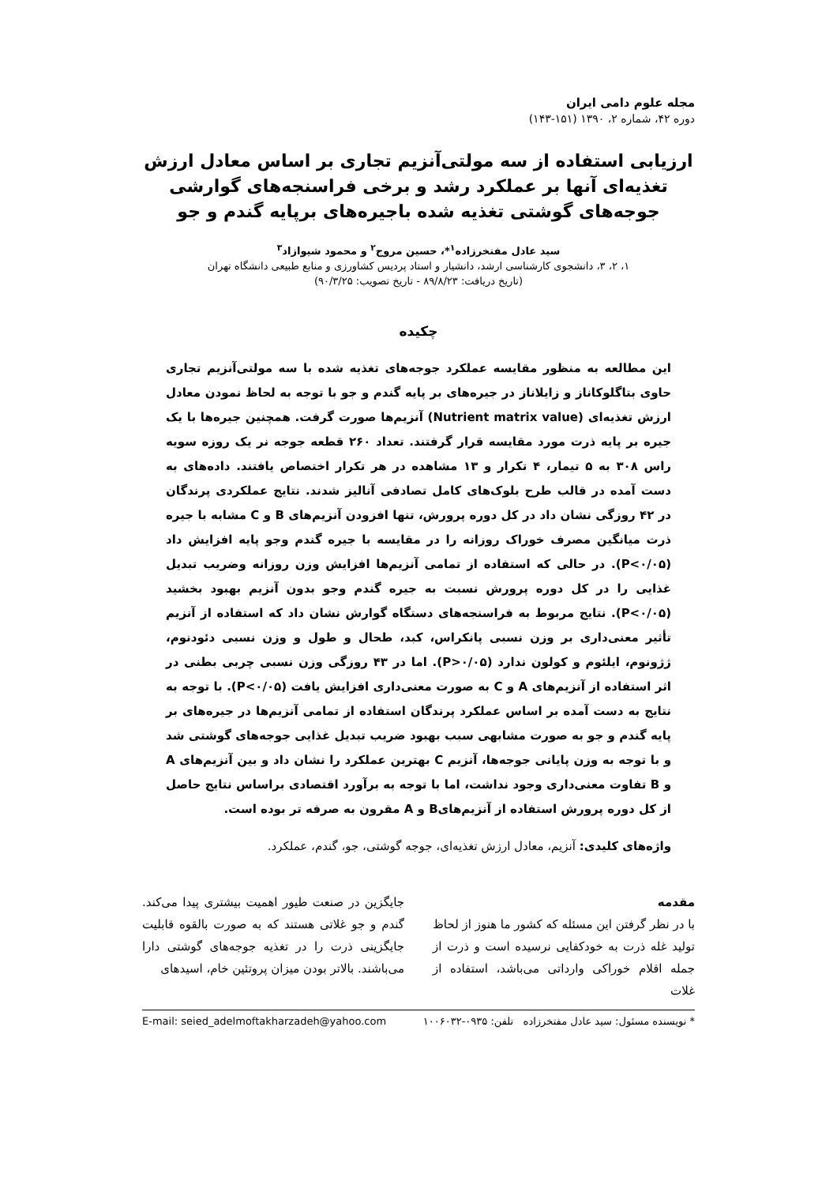مجله علوم دامی ایران
دوره ۴۲، شماره ۲، ۱۳۹۰ (۱۵۱-۱۴۳)
ارزیابی استفاده از سه مولتی‌آنزیم تجاری بر اساس معادل ارزش تغذیه‌ای آنها بر عملکرد رشد و برخی فراسنجه‌های گوارشی جوجه‌های گوشتی تغذیه شده باجیره‌های برپایه گندم و جو
سید عادل مفتخرزاده<sup>۱</sup>*، حسین مروج<sup>۲</sup> و محمود شیوازاد<sup>۳</sup>
۱، ۲، ۳، دانشجوی کارشناسی ارشد، دانشیار و استاد پردیس کشاورزی و منابع طبیعی دانشگاه تهران
(تاریخ دریافت: ۸۹/۸/۲۳ - تاریخ تصویب: ۹۰/۳/۲۵)
چکیده
این مطالعه به منظور مقایسه عملکرد جوجه‌های تغذیه شده با سه مولتی‌آنزیم تجاری حاوی بتاگلوکاناز و زایلاناز در جیره‌های بر پایه گندم و جو با توجه به لحاظ نمودن معادل ارزش تغذیه‌ای (Nutrient matrix value) آنزیم‌ها صورت گرفت. همچنین جیره‌ها با یک جیره بر پایه ذرت مورد مقایسه قرار گرفتند. تعداد ۲۶۰ قطعه جوجه نر یک روزه سویه راس ۳۰۸ به ۵ تیمار، ۴ تکرار و ۱۳ مشاهده در هر تکرار اختصاص یافتند. داده‌های به دست آمده در قالب طرح بلوک‌های کامل تصادفی آنالیز شدند. نتایج عملکردی پرندگان در ۴۲ روزگی نشان داد در کل دوره پرورش، تنها افزودن آنزیم‌های B و C مشابه با جیره ذرت میانگین مصرف خوراک روزانه را در مقایسه با جیره گندم وجو پایه افزایش داد (P<۰/۰۵). در حالی که استفاده از تمامی آنزیم‌ها افزایش وزن روزانه وضریب تبدیل غذایی را در کل دوره پرورش نسبت به جیره گندم وجو بدون آنزیم بهبود بخشید (P<۰/۰۵). نتایج مربوط به فراسنجه‌های دستگاه گوارش نشان داد که استفاده از آنزیم تأثیر معنی‌داری بر وزن نسبی پانکراس، کبد، طحال و طول و وزن نسبی دئودنوم، ژژونوم، ایلئوم و کولون ندارد (P>۰/۰۵). اما در ۴۳ روزگی وزن نسبی چربی بطنی در اثر استفاده از آنزیم‌های A و C به صورت معنی‌داری افزایش یافت (P<۰/۰۵). با توجه به نتایج به دست آمده بر اساس عملکرد پرندگان استفاده از تمامی آنزیم‌ها در جیره‌های بر پایه گندم و جو به صورت مشابهی سبب بهبود ضریب تبدیل غذایی جوجه‌های گوشتی شد و با توجه به وزن پایانی جوجه‌ها، آنزیم C بهترین عملکرد را نشان داد و بین آنزیم‌های A و B تفاوت معنی‌داری وجود نداشت، اما با توجه به برآورد اقتصادی براساس نتایج حاصل از کل دوره پرورش استفاده از آنزیم‌هایB و A مقرون به صرفه تر بوده است.
واژه‌های کلیدی: آنزیم، معادل ارزش تغذیه‌ای، جوجه گوشتی، جو، گندم، عملکرد.
مقدمه
با در نظر گرفتن این مسئله که کشور ما هنوز از لحاظ تولید غله ذرت به خودکفایی نرسیده است و ذرت از جمله اقلام خوراکی وارداتی می‌باشد، استفاده از غلات
جایگزین در صنعت طیور اهمیت بیشتری پیدا می‌کند. گندم و جو غلاتی هستند که به صورت بالقوه قابلیت جایگزینی ذرت را در تغذیه جوجه‌های گوشتی دارا می‌باشند. بالاتر بودن میزان پروتئین خام، اسیدهای
* نویسنده مسئول: سید عادل مفتخرزاده تلفن: ۰۹۳۵-۱۰۰۶۰۳۲ E-mail: seied_adelmoftakharzadeh@yahoo.com